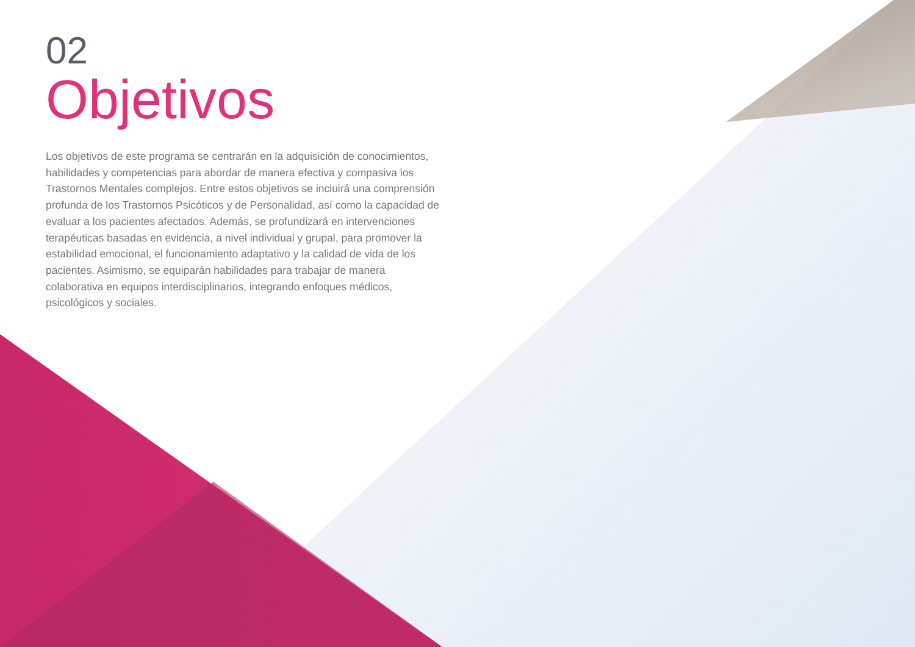02
Objetivos
Los objetivos de este programa se centrarán en la adquisición de conocimientos, habilidades y competencias para abordar de manera efectiva y compasiva los Trastornos Mentales complejos. Entre estos objetivos se incluirá una comprensión profunda de los Trastornos Psicóticos y de Personalidad, así como la capacidad de evaluar a los pacientes afectados. Además, se profundizará en intervenciones terapéuticas basadas en evidencia, a nivel individual y grupal, para promover la estabilidad emocional, el funcionamiento adaptativo y la calidad de vida de los pacientes. Asimismo, se equiparán habilidades para trabajar de manera colaborativa en equipos interdisciplinarios, integrando enfoques médicos, psicológicos y sociales.